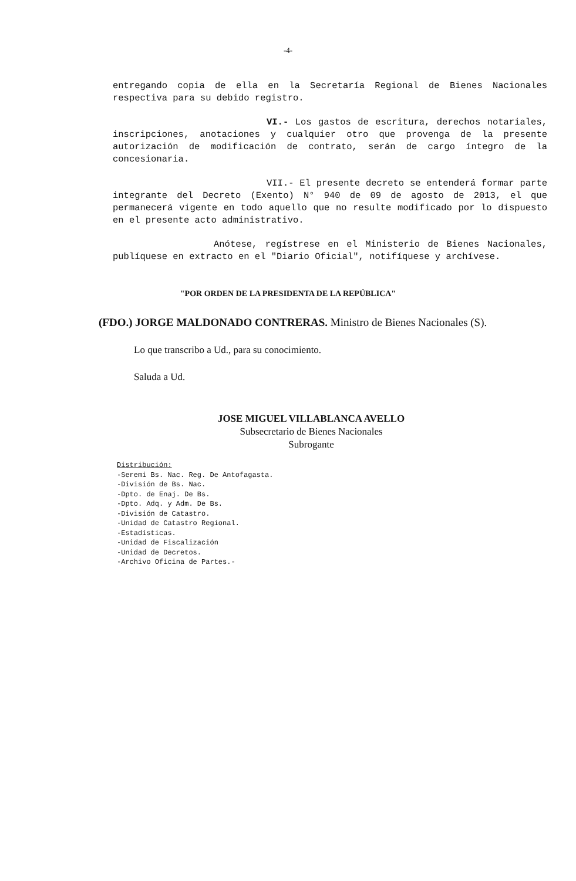-4-
entregando copia de ella en la Secretaría Regional de Bienes Nacionales respectiva para su debido registro.
VI.- Los gastos de escritura, derechos notariales, inscripciones, anotaciones y cualquier otro que provenga de la presente autorización de modificación de contrato, serán de cargo íntegro de la concesionaria.
VII.- El presente decreto se entenderá formar parte integrante del Decreto (Exento) N° 940 de 09 de agosto de 2013, el que permanecerá vigente en todo aquello que no resulte modificado por lo dispuesto en el presente acto administrativo.
Anótese, regístrese en el Ministerio de Bienes Nacionales, publíquese en extracto en el "Diario Oficial", notifíquese y archívese.
"POR ORDEN DE LA PRESIDENTA DE LA REPÚBLICA"
(FDO.) JORGE MALDONADO CONTRERAS. Ministro de Bienes Nacionales (S).
Lo que transcribo a Ud., para su conocimiento.
Saluda a Ud.
JOSE MIGUEL VILLABLANCA AVELLO
Subsecretario de Bienes Nacionales
Subrogante
Distribución:
-Seremi Bs. Nac. Reg. De Antofagasta.
-División de Bs. Nac.
-Dpto. de Enaj. De Bs.
-Dpto. Adq. y Adm. De Bs.
-División de Catastro.
-Unidad de Catastro Regional.
-Estadísticas.
-Unidad de Fiscalización
-Unidad de Decretos.
-Archivo Oficina de Partes.-